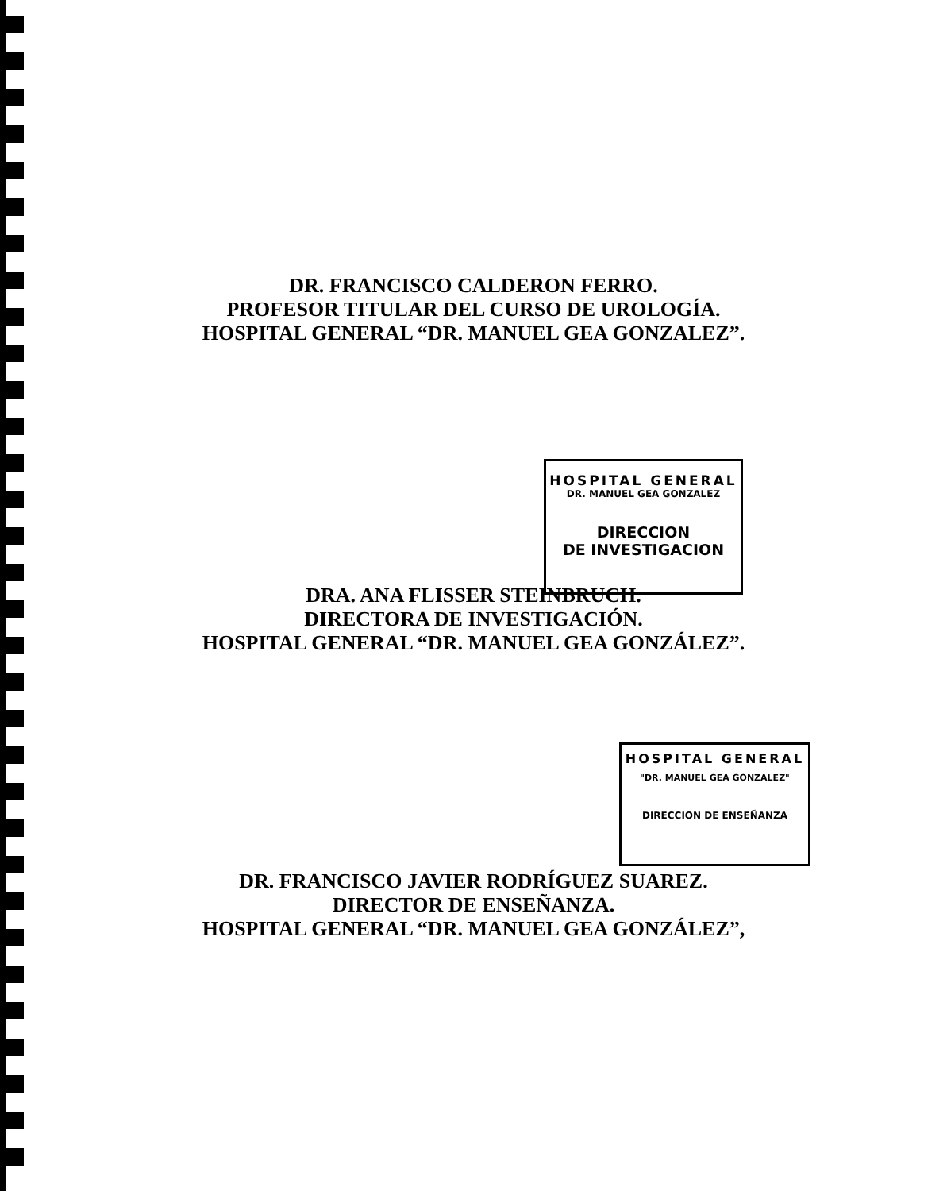DR. FRANCISCO CALDERON FERRO.
PROFESOR TITULAR DEL CURSO DE UROLOGÍA.
HOSPITAL GENERAL “DR. MANUEL GEA GONZALEZ”.
HOSPITAL GENERAL
DR. MANUEL GEA GONZALEZ
DIRECCION
DE INVESTIGACION
DRA. ANA FLISSER STEINBRUCH.
DIRECTORA DE INVESTIGACIÓN.
HOSPITAL GENERAL “DR. MANUEL GEA GONZÁLEZ”.
HOSPITAL GENERAL
"DR. MANUEL GEA GONZALEZ"
DIRECCION DE ENSEÑANZA
DR. FRANCISCO JAVIER RODRÍGUEZ SUAREZ.
DIRECTOR DE ENSEÑANZA.
HOSPITAL GENERAL “DR. MANUEL GEA GONZÁLEZ”,